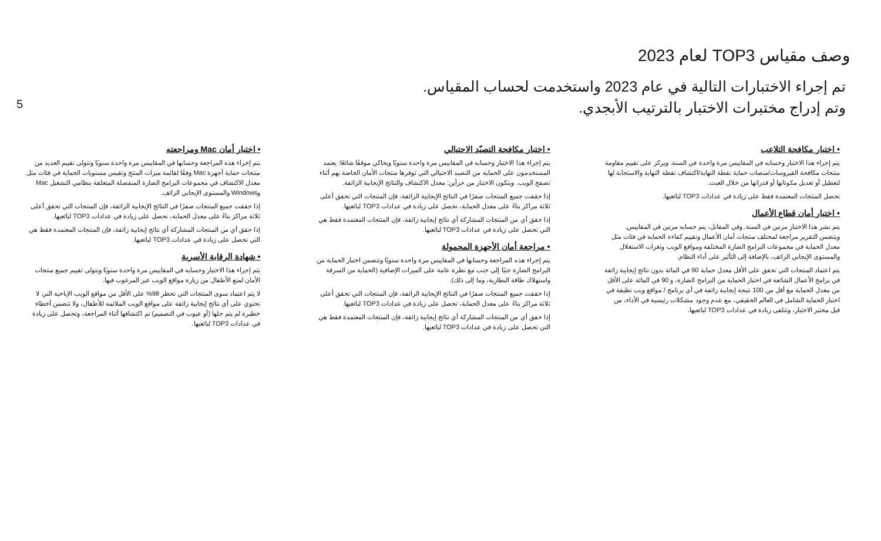5
وصف مقياس TOP3 لعام 2023
تم إجراء الاختبارات التالية في عام 2023 واستخدمت لحساب المقياس.
وتم إدراج مختبرات الاختبار بالترتيب الأبجدي.
• اختبار مكافحة التلاعب
يتم إجراء هذا الاختبار وحسابه في المقاييس مرة واحدة في السنة. ويركز على تقييم مقاومة منتجات مكافحة الفيروسات/منصات حماية نقطة النهاية/اكتشاف نقطة النهاية والاستجابة لها لتعطيل أو تعديل مكوناتها أو قدراتها من خلال العبث.
تحصل المنتجات المعتمدة فقط على زيادة في عدادات TOP3 لبائعيها.
• اختبار أمان قطاع الأعمال
يتم نشر هذا الاختبار مرتين في السنة. وفي المقابل، يتم حسابه مرتين في المقاييس. ويتضمن التقرير مراجعة لمختلف منتجات أمان الأعمال وتقييم كفاءة الحماية في فئات مثل معدل الحماية في مجموعات البرامج الضارة المختلفة ومواقع الويب وثغرات الاستغلال والمستوى الإيجابي الزائف، بالإضافة إلى التأثير على أداء النظام.
يتم اعتماد المنتجات التي تحقق على الأقل معدل حماية 90 في المائة بدون نتائج إيجابية زائفة في برامج الأعمال الشائعة في اختبار الحماية من البرامج الضارة، و 90 في المائة على الأقل من معدل الحماية مع أقل من 100 نتيجة إيجابية زائفة في أي برنامج / مواقع ويب نظيفة في اختبار الحماية الشامل في العالم الحقيقي، مع عدم وجود مشكلات رئيسية في الأداء، من قبل مختبر الاختبار، وتتلقى زيادة في عدادات TOP3 لبائعيها.
• اختبار مكافحة التصيّد الاحتيالي
يتم إجراء هذا الاختبار وحسابه في المقاييس مرة واحدة سنويًا ويحاكي موقفًا شائعًا: يعتمد المستخدمون على الحماية من التصيد الاحتيالي التي توفرها منتجات الأمان الخاصة بهم أثناء تصفح الويب. ويتكون الاختبار من جزأين: معدل الاكتشاف والنتائج الإيجابية الزائفة.
إذا حققت جميع المنتجات صفرًا في النتائج الإيجابية الزائفة، فإن المنتجات التي تحقق أعلى ثلاثة مراكز بناءً على معدل الحماية، تحصل على زيادة في عدادات TOP3 لبائعيها.
إذا حقق أي من المنتجات المشاركة أي نتائج إيجابية زائفة، فإن المنتجات المعتمدة فقط هي التي تحصل على زيادة في عدادات TOP3 لبائعيها.
• مراجعة أمان الأجهزة المحمولة
يتم إجراء هذه المراجعة وحسابها في المقاييس مرة واحدة سنويًا وتتضمن اختبار الحماية من البرامج الضارة جنبًا إلى جنب مع نظرة عامة على الميزات الإضافية (الحماية من السرقة واستهلاك طاقة البطارية، وما إلى ذلك).
إذا حققت جميع المنتجات صفرًا في النتائج الإيجابية الزائفة، فإن المنتجات التي تحقق أعلى ثلاثة مراكز بناءً على معدل الحماية، تحصل على زيادة في عدادات TOP3 لبائعيها.
إذا حقق أي من المنتجات المشاركة أي نتائج إيجابية زائفة، فإن المنتجات المعتمدة فقط هي التي تحصل على زيادة في عدادات TOP3 لبائعيها.
• اختبار أمان Mac ومراجعته
يتم إجراء هذه المراجعة وحسابها في المقاييس مرة واحدة سنويًا وتتولى تقييم العديد من منتجات حماية أجهزة Mac وفقًا لقائمة ميزات المنتج وتقيس مستويات الحماية في فئات مثل معدل الاكتشاف في مجموعات البرامج الضارة المنفصلة المتعلقة بنظامي التشغيل Mac وWindows والمستوى الإيجابي الزائف.
إذا حققت جميع المنتجات صفرًا في النتائج الإيجابية الزائفة، فإن المنتجات التي تحقق أعلى ثلاثة مراكز بناءً على معدل الحماية، تحصل على زيادة في عدادات TOP3 لبائعيها.
إذا حقق أي من المنتجات المشاركة أي نتائج إيجابية زائفة، فإن المنتجات المعتمدة فقط هي التي تحصل على زيادة في عدادات TOP3 لبائعيها.
• شهادة الرقابة الأسرية
يتم إجراء هذا الاختبار وحسابه في المقاييس مرة واحدة سنويًا ويتولى تقييم جميع منتجات الأمان لمنع الأطفال من زيارة مواقع الويب غير المرغوب فيها.
لا يتم اعتماد سوى المنتجات التي تحظر 98% على الأقل من مواقع الويب الإباحية التي لا تحتوي على أي نتائج إيجابية زائفة على مواقع الويب الملائمة للأطفال، ولا تتضمن أخطاء خطيرة لم يتم حلها (أو عيوب في التصميم) تم اكتشافها أثناء المراجعة، وتحصل على زيادة في عدادات TOP3 لبائعيها.